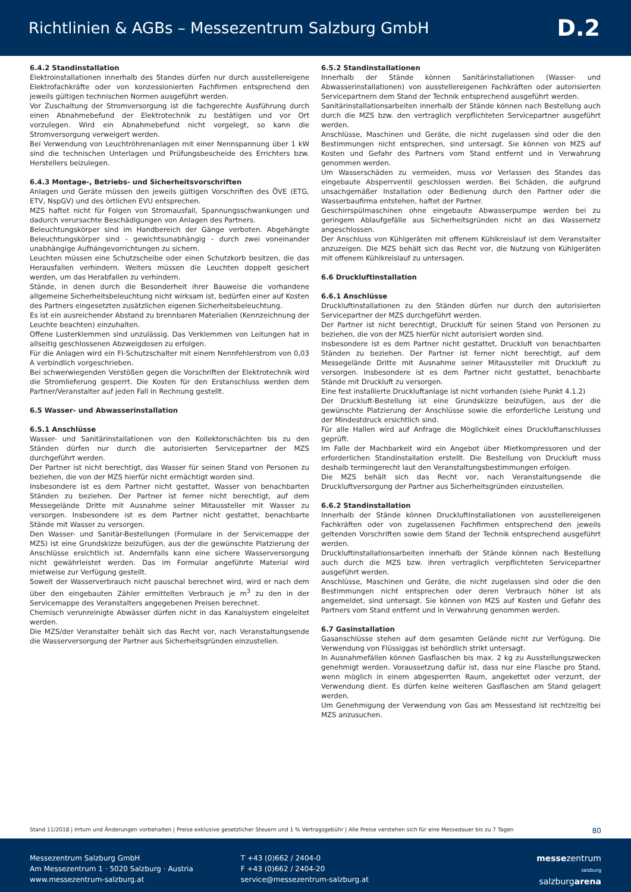Richtlinien & AGBs – Messezentrum Salzburg GmbH
D.2
6.4.2 Standinstallation
Elektroinstallationen innerhalb des Standes dürfen nur durch ausstellereigene Elektrofachkräfte oder von konzessionierten Fachfirmen entsprechend den jeweils gültigen technischen Normen ausgeführt werden.
Vor Zuschaltung der Stromversorgung ist die fachgerechte Ausführung durch einen Abnahmebefund der Elektrotechnik zu bestätigen und vor Ort vorzulegen. Wird ein Abnahmebefund nicht vorgelegt, so kann die Stromversorgung verweigert werden.
Bei Verwendung von Leuchtröhrenanlagen mit einer Nennspannung über 1 kW sind die technischen Unterlagen und Prüfungsbescheide des Errichters bzw. Herstellers beizulegen.
6.4.3 Montage-, Betriebs- und Sicherheitsvorschriften
Anlagen und Geräte müssen den jeweils gültigen Vorschriften des ÖVE (ETG, ETV, NspGV) und des örtlichen EVU entsprechen.
MZS haftet nicht für Folgen von Stromausfall, Spannungsschwankungen und dadurch verursachte Beschädigungen von Anlagen des Partners.
Beleuchtungskörper sind im Handbereich der Gänge verboten. Abgehängte Beleuchtungskörper sind - gewichtsunabhängig - durch zwei voneinander unabhängige Aufhängevorrichtungen zu sichern.
Leuchten müssen eine Schutzscheibe oder einen Schutzkorb besitzen, die das Herausfallen verhindern. Weiters müssen die Leuchten doppelt gesichert werden, um das Herabfallen zu verhindern.
Stände, in denen durch die Besonderheit ihrer Bauweise die vorhandene allgemeine Sicherheitsbeleuchtung nicht wirksam ist, bedürfen einer auf Kosten des Partners eingesetzten zusätzlichen eigenen Sicherheitsbeleuchtung.
Es ist ein ausreichender Abstand zu brennbaren Materialien (Kennzeichnung der Leuchte beachten) einzuhalten.
Offene Lusterklemmen sind unzulässig. Das Verklemmen von Leitungen hat in allseitig geschlossenen Abzweigdosen zu erfolgen.
Für die Anlagen wird ein FI-Schutzschalter mit einem Nennfehlerstrom von 0,03 A verbindlich vorgeschrieben.
Bei schwerwiegenden Verstößen gegen die Vorschriften der Elektrotechnik wird die Stromlieferung gesperrt. Die Kosten für den Erstanschluss werden dem Partner/Veranstalter auf jeden Fall in Rechnung gestellt.
6.5 Wasser- und Abwasserinstallation
6.5.1 Anschlüsse
Wasser- und Sanitärinstallationen von den Kollektorschächten bis zu den Ständen dürfen nur durch die autorisierten Servicepartner der MZS durchgeführt werden.
Der Partner ist nicht berechtigt, das Wasser für seinen Stand von Personen zu beziehen, die von der MZS hierfür nicht ermächtigt worden sind.
Insbesondere ist es dem Partner nicht gestattet, Wasser von benachbarten Ständen zu beziehen. Der Partner ist ferner nicht berechtigt, auf dem Messegelände Dritte mit Ausnahme seiner Mitaussteller mit Wasser zu versorgen. Insbesondere ist es dem Partner nicht gestattet, benachbarte Stände mit Wasser zu versorgen.
Den Wasser- und Sanitär-Bestellungen (Formulare in der Servicemappe der MZS) ist eine Grundskizze beizufügen, aus der die gewünschte Platzierung der Anschlüsse ersichtlich ist. Andernfalls kann eine sichere Wasserversorgung nicht gewährleistet werden. Das im Formular angeführte Material wird mietweise zur Verfügung gestellt.
Soweit der Wasserverbrauch nicht pauschal berechnet wird, wird er nach dem über den eingebauten Zähler ermittelten Verbrauch je m<sup>3</sup> zu den in der Servicemappe des Veranstalters angegebenen Preisen berechnet.
Chemisch verunreinigte Abwässer dürfen nicht in das Kanalsystem eingeleitet werden.
Die MZS/der Veranstalter behält sich das Recht vor, nach Veranstaltungsende die Wasserversorgung der Partner aus Sicherheitsgründen einzustellen.
6.5.2 Standinstallationen
Innerhalb der Stände können Sanitärinstallationen (Wasser- und Abwasserinstallationen) von ausstellereigenen Fachkräften oder autorisierten Servicepartnern dem Stand der Technik entsprechend ausgeführt werden.
Sanitärinstallationsarbeiten innerhalb der Stände können nach Bestellung auch durch die MZS bzw. den vertraglich verpflichteten Servicepartner ausgeführt werden.
Anschlüsse, Maschinen und Geräte, die nicht zugelassen sind oder die den Bestimmungen nicht entsprechen, sind untersagt. Sie können von MZS auf Kosten und Gefahr des Partners vom Stand entfernt und in Verwahrung genommen werden.
Um Wasserschäden zu vermeiden, muss vor Verlassen des Standes das eingebaute Absperrventil geschlossen werden. Bei Schäden, die aufgrund unsachgemäßer Installation oder Bedienung durch den Partner oder die Wasserbaufirma entstehen, haftet der Partner.
Geschirrspülmaschinen ohne eingebaute Abwasserpumpe werden bei zu geringem Ablaufgefälle aus Sicherheitsgründen nicht an das Wassernetz angeschlossen.
Der Anschluss von Kühlgeräten mit offenem Kühlkreislauf ist dem Veranstalter anzuzeigen. Die MZS behält sich das Recht vor, die Nutzung von Kühlgeräten mit offenem Kühlkreislauf zu untersagen.
6.6 Druckluftinstallation
6.6.1 Anschlüsse
Druckluftinstallationen zu den Ständen dürfen nur durch den autorisierten Servicepartner der MZS durchgeführt werden.
Der Partner ist nicht berechtigt, Druckluft für seinen Stand von Personen zu beziehen, die von der MZS hierfür nicht autorisiert worden sind.
Insbesondere ist es dem Partner nicht gestattet, Druckluft von benachbarten Ständen zu beziehen. Der Partner ist ferner nicht berechtigt, auf dem Messegelände Dritte mit Ausnahme seiner Mitaussteller mit Druckluft zu versorgen. Insbesondere ist es dem Partner nicht gestattet, benachbarte Stände mit Druckluft zu versorgen.
Eine fest installierte Druckluftanlage ist nicht vorhanden (siehe Punkt 4.1.2)
Der Druckluft-Bestellung ist eine Grundskizze beizufügen, aus der die gewünschte Platzierung der Anschlüsse sowie die erforderliche Leistung und der Mindestdruck ersichtlich sind.
Für alle Hallen wird auf Anfrage die Möglichkeit eines Druckluftanschlusses geprüft.
Im Falle der Machbarkeit wird ein Angebot über Mietkompressoren und der erforderlichen Standinstallation erstellt. Die Bestellung von Druckluft muss deshalb termingerecht laut den Veranstaltungsbestimmungen erfolgen.
Die MZS behält sich das Recht vor, nach Veranstaltungsende die Druckluftversorgung der Partner aus Sicherheitsgründen einzustellen.
6.6.2 Standinstallation
Innerhalb der Stände können Druckluftinstallationen von ausstellereigenen Fachkräften oder von zugelassenen Fachfirmen entsprechend den jeweils geltenden Vorschriften sowie dem Stand der Technik entsprechend ausgeführt werden.
Druckluftinstallationsarbeiten innerhalb der Stände können nach Bestellung auch durch die MZS bzw. ihren vertraglich verpflichteten Servicepartner ausgeführt werden.
Anschlüsse, Maschinen und Geräte, die nicht zugelassen sind oder die den Bestimmungen nicht entsprechen oder deren Verbrauch höher ist als angemeldet, sind untersagt. Sie können von MZS auf Kosten und Gefahr des Partners vom Stand entfernt und in Verwahrung genommen werden.
6.7 Gasinstallation
Gasanschlüsse stehen auf dem gesamten Gelände nicht zur Verfügung. Die Verwendung von Flüssiggas ist behördlich strikt untersagt.
In Ausnahmefällen können Gasflaschen bis max. 2 kg zu Ausstellungszwecken genehmigt werden. Voraussetzung dafür ist, dass nur eine Flasche pro Stand, wenn möglich in einem abgesperrten Raum, angekettet oder verzurrt, der Verwendung dient. Es dürfen keine weiteren Gasflaschen am Stand gelagert werden.
Um Genehmigung der Verwendung von Gas am Messestand ist rechtzeitig bei MZS anzusuchen.
Stand 11/2018 | Irrtum und Änderungen vorbehalten | Preise exklusive gesetzlicher Steuern und 1 % Vertragsgebühr | Alle Preise verstehen sich für eine Messedauer bis zu 7 Tagen 80
Messezentrum Salzburg GmbH
Am Messezentrum 1 · 5020 Salzburg · Austria
www.messezentrum-salzburg.at
T +43 (0)662 / 2404-0
F +43 (0)662 / 2404-20
service@messezentrum-salzburg.at
messezentrum
salzburg
salzburgarena